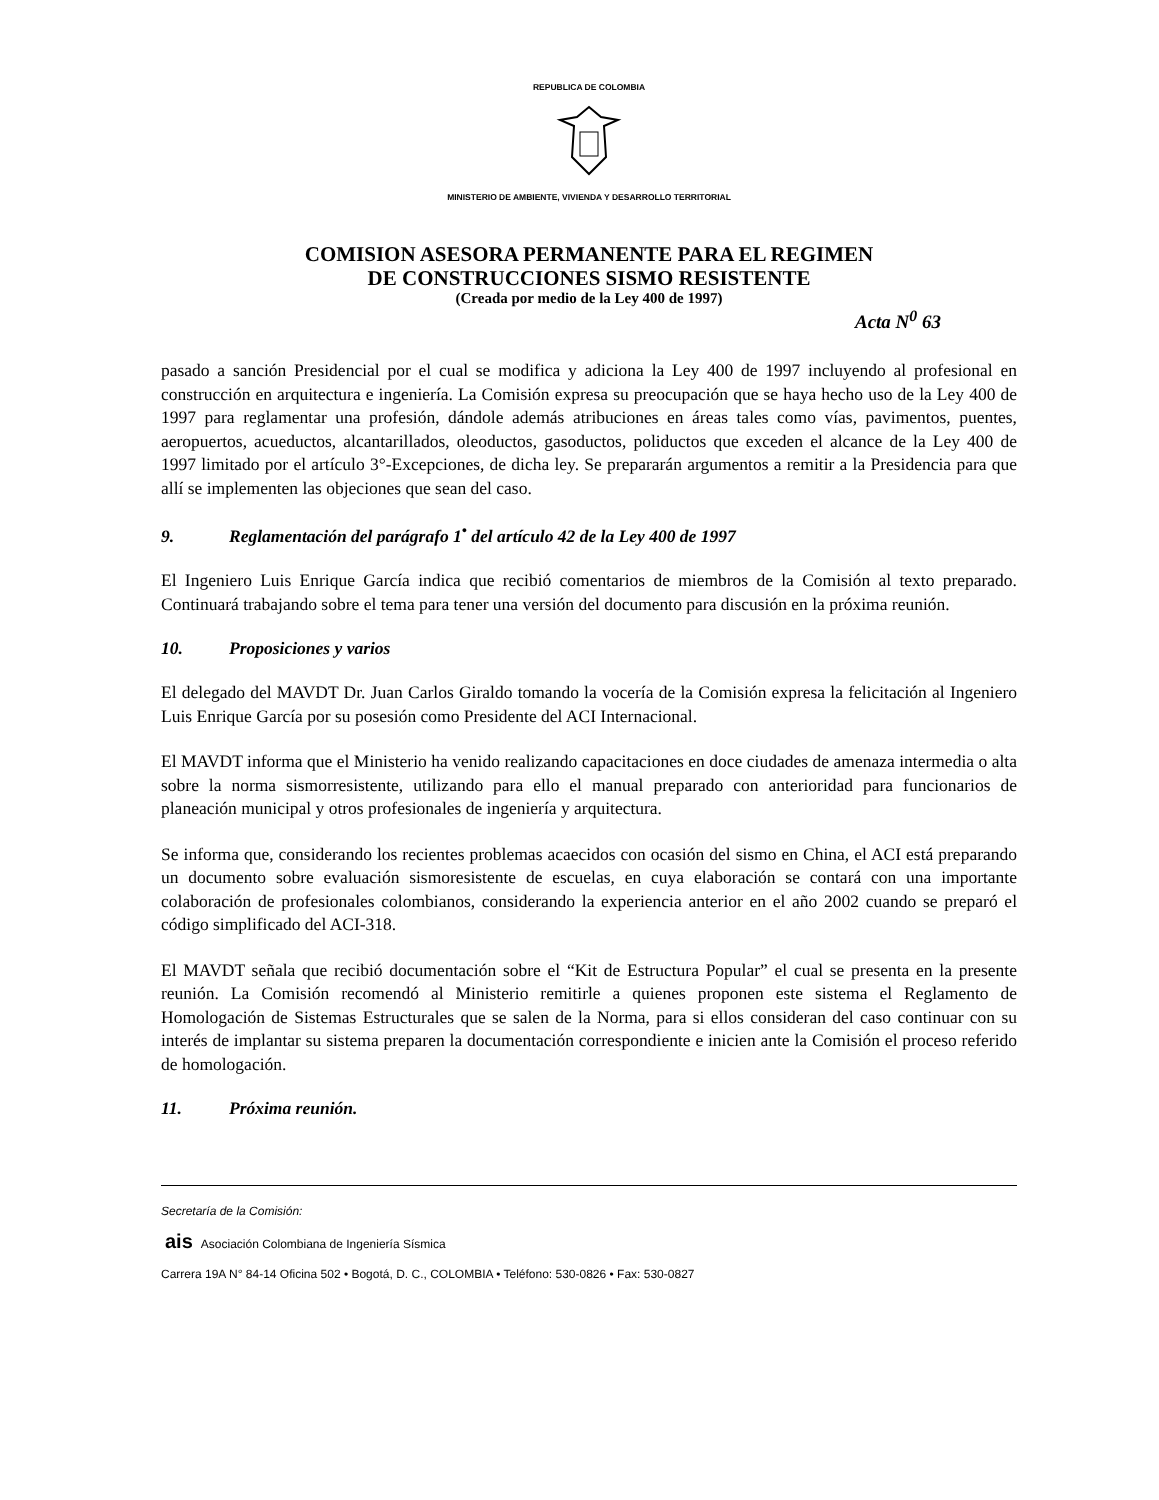REPUBLICA DE COLOMBIA
MINISTERIO DE AMBIENTE, VIVIENDA Y DESARROLLO TERRITORIAL
COMISION ASESORA PERMANENTE PARA EL REGIMEN
DE CONSTRUCCIONES SISMO RESISTENTE
(Creada por medio de la Ley 400 de 1997)
Acta N<sup>0</sup> 63
pasado a sanción Presidencial por el cual se modifica y adiciona la Ley 400 de 1997 incluyendo al profesional en construcción en arquitectura e ingeniería. La Comisión expresa su preocupación que se haya hecho uso de la Ley 400 de 1997 para reglamentar una profesión, dándole además atribuciones en áreas tales como vías, pavimentos, puentes, aeropuertos, acueductos, alcantarillados, oleoductos, gasoductos, poliductos que exceden el alcance de la Ley 400 de 1997 limitado por el artículo 3°-Excepciones, de dicha ley. Se prepararán argumentos a remitir a la Presidencia para que allí se implementen las objeciones que sean del caso.
9. Reglamentación del parágrafo 1<sup>•</sup> del artículo 42 de la Ley 400 de 1997
El Ingeniero Luis Enrique García indica que recibió comentarios de miembros de la Comisión al texto preparado. Continuará trabajando sobre el tema para tener una versión del documento para discusión en la próxima reunión.
10. Proposiciones y varios
El delegado del MAVDT Dr. Juan Carlos Giraldo tomando la vocería de la Comisión expresa la felicitación al Ingeniero Luis Enrique García por su posesión como Presidente del ACI Internacional.
El MAVDT informa que el Ministerio ha venido realizando capacitaciones en doce ciudades de amenaza intermedia o alta sobre la norma sismorresistente, utilizando para ello el manual preparado con anterioridad para funcionarios de planeación municipal y otros profesionales de ingeniería y arquitectura.
Se informa que, considerando los recientes problemas acaecidos con ocasión del sismo en China, el ACI está preparando un documento sobre evaluación sismoresistente de escuelas, en cuya elaboración se contará con una importante colaboración de profesionales colombianos, considerando la experiencia anterior en el año 2002 cuando se preparó el código simplificado del ACI-318.
El MAVDT señala que recibió documentación sobre el “Kit de Estructura Popular” el cual se presenta en la presente reunión. La Comisión recomendó al Ministerio remitirle a quienes proponen este sistema el Reglamento de Homologación de Sistemas Estructurales que se salen de la Norma, para si ellos consideran del caso continuar con su interés de implantar su sistema preparen la documentación correspondiente e inicien ante la Comisión el proceso referido de homologación.
11. Próxima reunión.
Secretaría de la Comisión:
ais Asociación Colombiana de Ingeniería Sísmica
Carrera 19A N° 84-14 Oficina 502 • Bogotá, D. C., COLOMBIA • Teléfono: 530-0826 • Fax: 530-0827